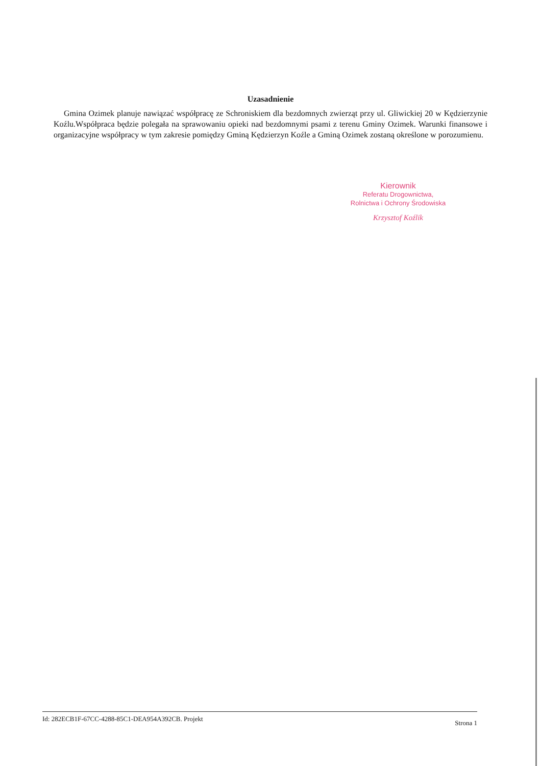Uzasadnienie
Gmina Ozimek planuje nawiązać współpracę ze Schroniskiem dla bezdomnych zwierząt przy ul. Gliwickiej 20 w Kędzierzynie Koźlu.Współpraca będzie polegała na sprawowaniu opieki nad bezdomnymi psami z terenu Gminy Ozimek. Warunki finansowe i organizacyjne współpracy w tym zakresie pomiędzy Gminą Kędzierzyn Koźle a Gminą Ozimek zostaną określone w porozumienu.
Kierownik
Referatu Drogownictwa,
Rolnictwa i Ochrony Środowiska
Krzysztof Koźlik
Id: 282ECB1F-67CC-4288-85C1-DEA954A392CB. Projekt Strona 1